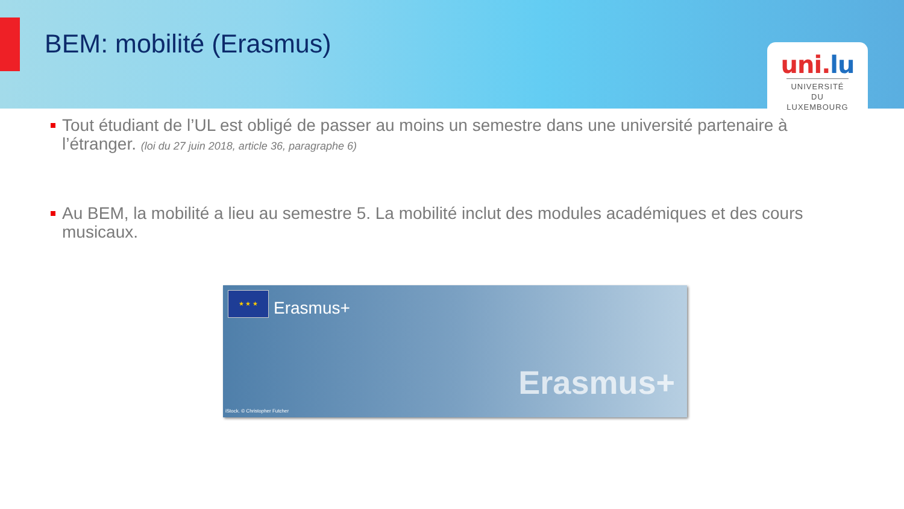BEM: mobilité (Erasmus)
uni.lu
UNIVERSITÉ DU LUXEMBOURG
Tout étudiant de l’UL est obligé de passer au moins un semestre dans une université partenaire à l’étranger. (loi du 27 juin 2018, article 36, paragraphe 6)
Au BEM, la mobilité a lieu au semestre 5. La mobilité inclut des modules académiques et des cours musicaux.
★ ★ ★
Erasmus+
Erasmus+
iStock. © Christopher Futcher